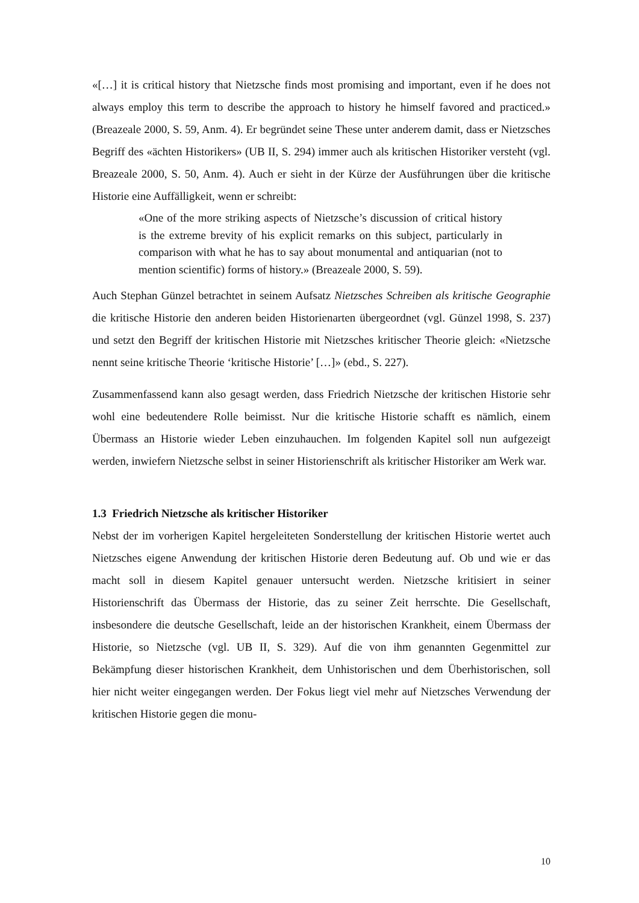«[…] it is critical history that Nietzsche finds most promising and important, even if he does not always employ this term to describe the approach to history he himself favored and practiced.» (Breazeale 2000, S. 59, Anm. 4). Er begründet seine These unter anderem damit, dass er Nietzsches Begriff des «ächten Historikers» (UB II, S. 294) immer auch als kritischen Historiker versteht (vgl. Breazeale 2000, S. 50, Anm. 4). Auch er sieht in der Kürze der Ausführungen über die kritische Historie eine Auffälligkeit, wenn er schreibt:
«One of the more striking aspects of Nietzsche’s discussion of critical history is the extreme brevity of his explicit remarks on this subject, particularly in comparison with what he has to say about monumental and antiquarian (not to mention scientific) forms of history.» (Breazeale 2000, S. 59).
Auch Stephan Günzel betrachtet in seinem Aufsatz Nietzsches Schreiben als kritische Geographie die kritische Historie den anderen beiden Historienarten übergeordnet (vgl. Günzel 1998, S. 237) und setzt den Begriff der kritischen Historie mit Nietzsches kritischer Theorie gleich: «Nietzsche nennt seine kritische Theorie ‘kritische Historie’ […]» (ebd., S. 227).
Zusammenfassend kann also gesagt werden, dass Friedrich Nietzsche der kritischen Historie sehr wohl eine bedeutendere Rolle beimisst. Nur die kritische Historie schafft es nämlich, einem Übermass an Historie wieder Leben einzuhauchen. Im folgenden Kapitel soll nun aufgezeigt werden, inwiefern Nietzsche selbst in seiner Historienschrift als kritischer Historiker am Werk war.
1.3 Friedrich Nietzsche als kritischer Historiker
Nebst der im vorherigen Kapitel hergeleiteten Sonderstellung der kritischen Historie wertet auch Nietzsches eigene Anwendung der kritischen Historie deren Bedeutung auf. Ob und wie er das macht soll in diesem Kapitel genauer untersucht werden. Nietzsche kritisiert in seiner Historienschrift das Übermass der Historie, das zu seiner Zeit herrschte. Die Gesellschaft, insbesondere die deutsche Gesellschaft, leide an der historischen Krankheit, einem Übermass der Historie, so Nietzsche (vgl. UB II, S. 329). Auf die von ihm genannten Gegenmittel zur Bekämpfung dieser historischen Krankheit, dem Unhistorischen und dem Überhistorischen, soll hier nicht weiter eingegangen werden. Der Fokus liegt viel mehr auf Nietzsches Verwendung der kritischen Historie gegen die monu-
10